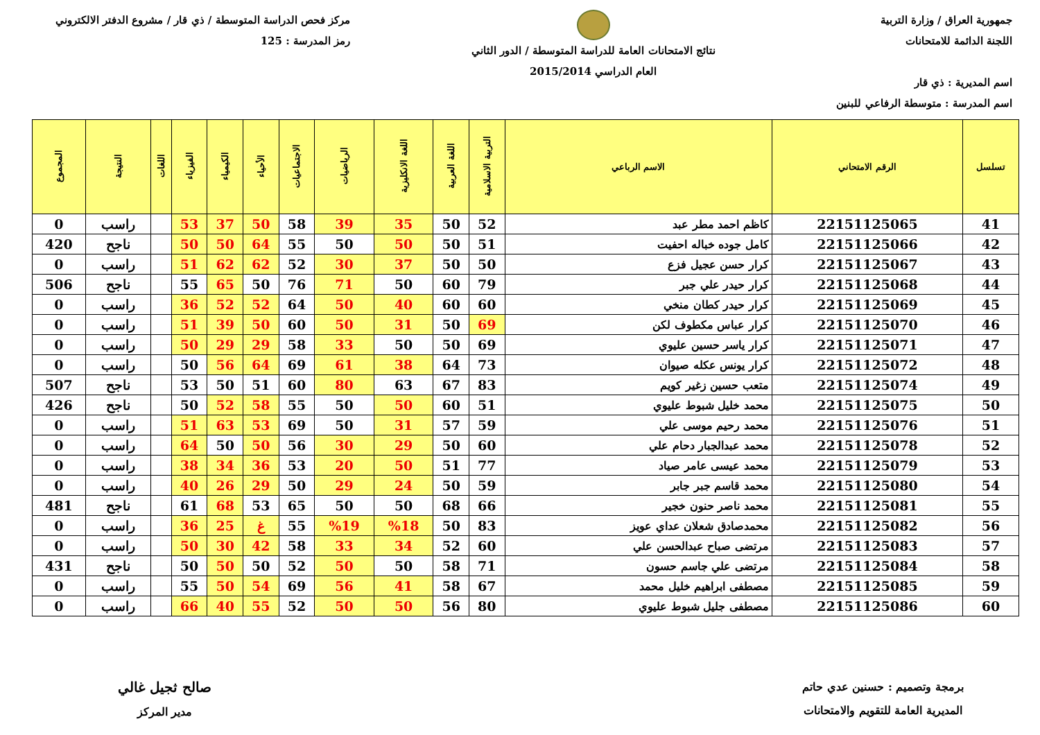جمهورية العراق / وزارة التربية
اللجنة الدائمة للامتحانات
اسم المديرية : ذي قار
اسم المدرسة : متوسطة الرفاعي للبنين
نتائج الامتحانات العامة للدراسة المتوسطة / الدور الثاني
العام الدراسي 2015/2014
مركز فحص الدراسة المتوسطة / ذي قار / مشروع الدفتر الالكتروني
رمز المدرسة : 125
| تسلسل | الرقم الامتحاني | الاسم الرباعي | التربية الاسلامية | اللغة العربية | اللغة الانكليزية | الرياضيات | الاجتماعيات | الأحياء | الكيمياء | الفيزياء | اللغات | النتيجة | المجموع |
| --- | --- | --- | --- | --- | --- | --- | --- | --- | --- | --- | --- | --- | --- |
| 41 | 22151125065 | كاظم احمد مطر عبد | 52 | 50 | 35 | 39 | 58 | 50 | 37 | 53 | | راسب | 0 |
| 42 | 22151125066 | كامل جوده خباله احفيت | 51 | 50 | 50 | 50 | 55 | 64 | 50 | 50 | | ناجح | 420 |
| 43 | 22151125067 | كرار حسن عجيل فزع | 50 | 50 | 37 | 30 | 52 | 62 | 62 | 51 | | راسب | 0 |
| 44 | 22151125068 | كرار حيدر علي جبر | 79 | 60 | 50 | 71 | 76 | 50 | 65 | 55 | | ناجح | 506 |
| 45 | 22151125069 | كرار حيدر كطان منخي | 60 | 60 | 40 | 50 | 64 | 52 | 52 | 36 | | راسب | 0 |
| 46 | 22151125070 | كرار عباس مكطوف لكن | 69 | 50 | 31 | 50 | 60 | 50 | 39 | 51 | | راسب | 0 |
| 47 | 22151125071 | كرار ياسر حسين عليوي | 69 | 50 | 50 | 33 | 58 | 29 | 29 | 50 | | راسب | 0 |
| 48 | 22151125072 | كرار يونس عكله صيوان | 73 | 64 | 38 | 61 | 69 | 64 | 56 | 50 | | راسب | 0 |
| 49 | 22151125074 | متعب حسين زغير كويم | 83 | 67 | 63 | 80 | 60 | 51 | 50 | 53 | | ناجح | 507 |
| 50 | 22151125075 | محمد خليل شبوط عليوي | 51 | 60 | 50 | 50 | 55 | 58 | 52 | 50 | | ناجح | 426 |
| 51 | 22151125076 | محمد رحيم موسى علي | 59 | 57 | 31 | 50 | 69 | 53 | 63 | 51 | | راسب | 0 |
| 52 | 22151125078 | محمد عبدالجبار دحام علي | 60 | 50 | 29 | 30 | 56 | 50 | 50 | 64 | | راسب | 0 |
| 53 | 22151125079 | محمد عيسى عامر صياد | 77 | 51 | 50 | 20 | 53 | 36 | 34 | 38 | | راسب | 0 |
| 54 | 22151125080 | محمد قاسم جبر جابر | 59 | 50 | 24 | 29 | 50 | 29 | 26 | 40 | | راسب | 0 |
| 55 | 22151125081 | محمد ناصر حنون خجير | 66 | 68 | 50 | 50 | 65 | 53 | 68 | 61 | | ناجح | 481 |
| 56 | 22151125082 | محمدصادق شعلان عداي عويز | 83 | 50 | %18 | %19 | 55 | غ | 25 | 36 | | راسب | 0 |
| 57 | 22151125083 | مرتضى صباح عبدالحسن علي | 60 | 52 | 34 | 33 | 58 | 42 | 30 | 50 | | راسب | 0 |
| 58 | 22151125084 | مرتضى علي جاسم حسون | 71 | 58 | 50 | 50 | 52 | 50 | 50 | 50 | | ناجح | 431 |
| 59 | 22151125085 | مصطفى ابراهيم خليل محمد | 67 | 58 | 41 | 56 | 69 | 54 | 50 | 55 | | راسب | 0 |
| 60 | 22151125086 | مصطفى جليل شبوط عليوي | 80 | 56 | 50 | 50 | 52 | 55 | 40 | 66 | | راسب | 0 |
برمجة وتصميم : حسنين عدي حاتم
المديرية العامة للتقويم والامتحانات
صالح ثجيل غالي
مدير المركز